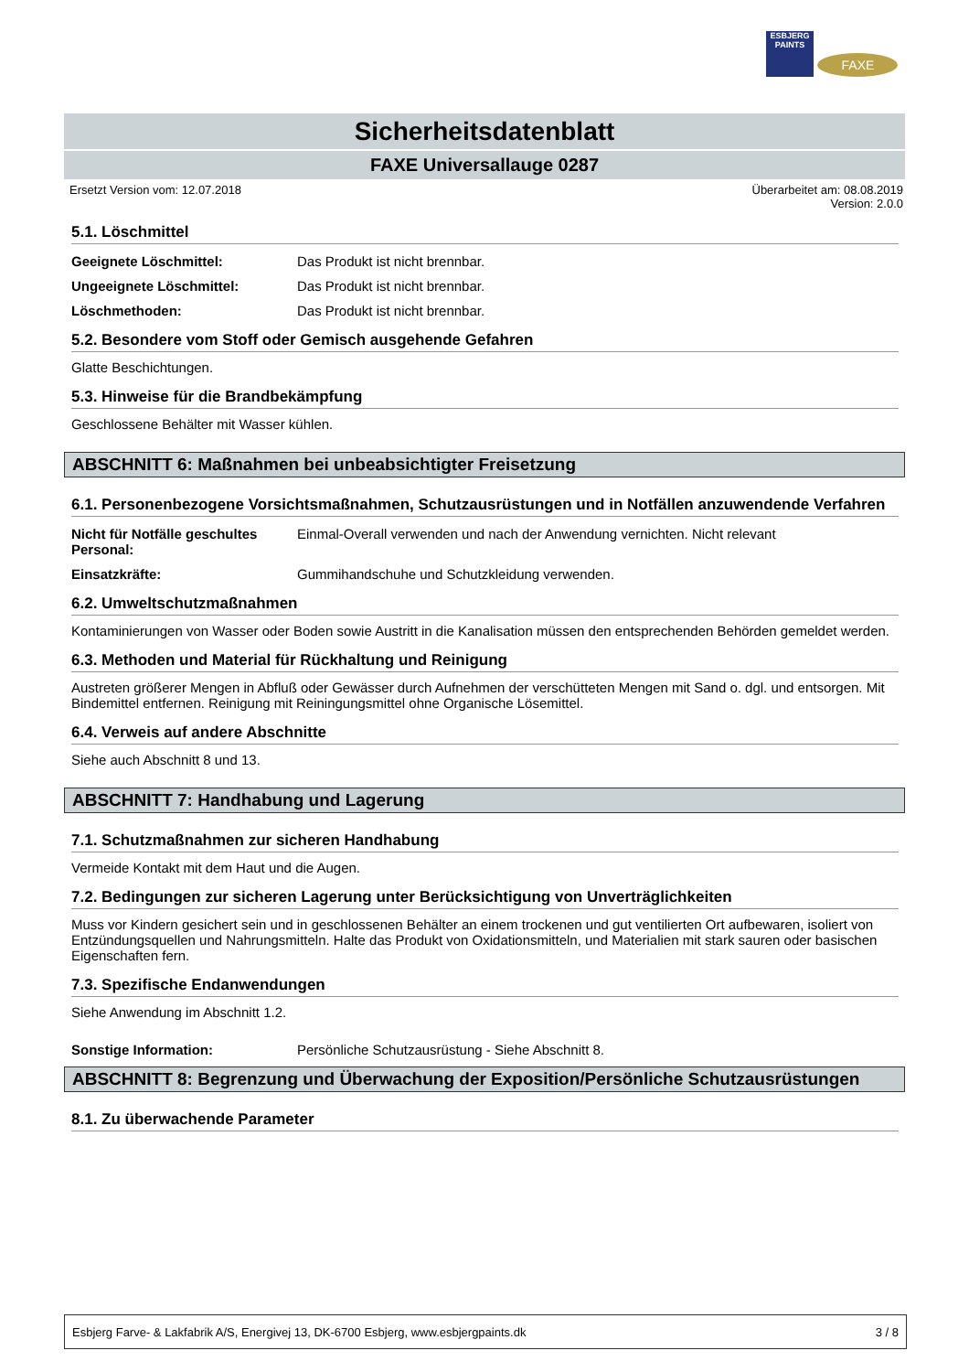ESBJERG
PAINTS
FAXE
Sicherheitsdatenblatt
FAXE Universallauge 0287
Ersetzt Version vom: 12.07.2018 Überarbeitet am: 08.08.2019
Version: 2.0.0
5.1. Löschmittel
Geeignete Löschmittel: Das Produkt ist nicht brennbar.
Ungeeignete Löschmittel: Das Produkt ist nicht brennbar.
Löschmethoden: Das Produkt ist nicht brennbar.
5.2. Besondere vom Stoff oder Gemisch ausgehende Gefahren
Glatte Beschichtungen.
5.3. Hinweise für die Brandbekämpfung
Geschlossene Behälter mit Wasser kühlen.
ABSCHNITT 6: Maßnahmen bei unbeabsichtigter Freisetzung
6.1. Personenbezogene Vorsichtsmaßnahmen, Schutzausrüstungen und in Notfällen anzuwendende Verfahren
Nicht für Notfälle geschultes Personal: Einmal-Overall verwenden und nach der Anwendung vernichten. Nicht relevant
Einsatzkräfte: Gummihandschuhe und Schutzkleidung verwenden.
6.2. Umweltschutzmaßnahmen
Kontaminierungen von Wasser oder Boden sowie Austritt in die Kanalisation müssen den entsprechenden Behörden gemeldet werden.
6.3. Methoden und Material für Rückhaltung und Reinigung
Austreten größerer Mengen in Abfluß oder Gewässer durch Aufnehmen der verschütteten Mengen mit Sand o. dgl. und entsorgen. Mit Bindemittel entfernen. Reinigung mit Reiningungsmittel ohne Organische Lösemittel.
6.4. Verweis auf andere Abschnitte
Siehe auch Abschnitt 8 und 13.
ABSCHNITT 7: Handhabung und Lagerung
7.1. Schutzmaßnahmen zur sicheren Handhabung
Vermeide Kontakt mit dem Haut und die Augen.
7.2. Bedingungen zur sicheren Lagerung unter Berücksichtigung von Unverträglichkeiten
Muss vor Kindern gesichert sein und in geschlossenen Behälter an einem trockenen und gut ventilierten Ort aufbewaren, isoliert von Entzündungsquellen und Nahrungsmitteln. Halte das Produkt von Oxidationsmitteln, und Materialien mit stark sauren oder basischen Eigenschaften fern.
7.3. Spezifische Endanwendungen
Siehe Anwendung im Abschnitt 1.2.
Sonstige Information: Persönliche Schutzausrüstung - Siehe Abschnitt 8.
ABSCHNITT 8: Begrenzung und Überwachung der Exposition/Persönliche Schutzausrüstungen
8.1. Zu überwachende Parameter
Esbjerg Farve- & Lakfabrik A/S, Energivej 13, DK-6700 Esbjerg, www.esbjergpaints.dk 3 / 8